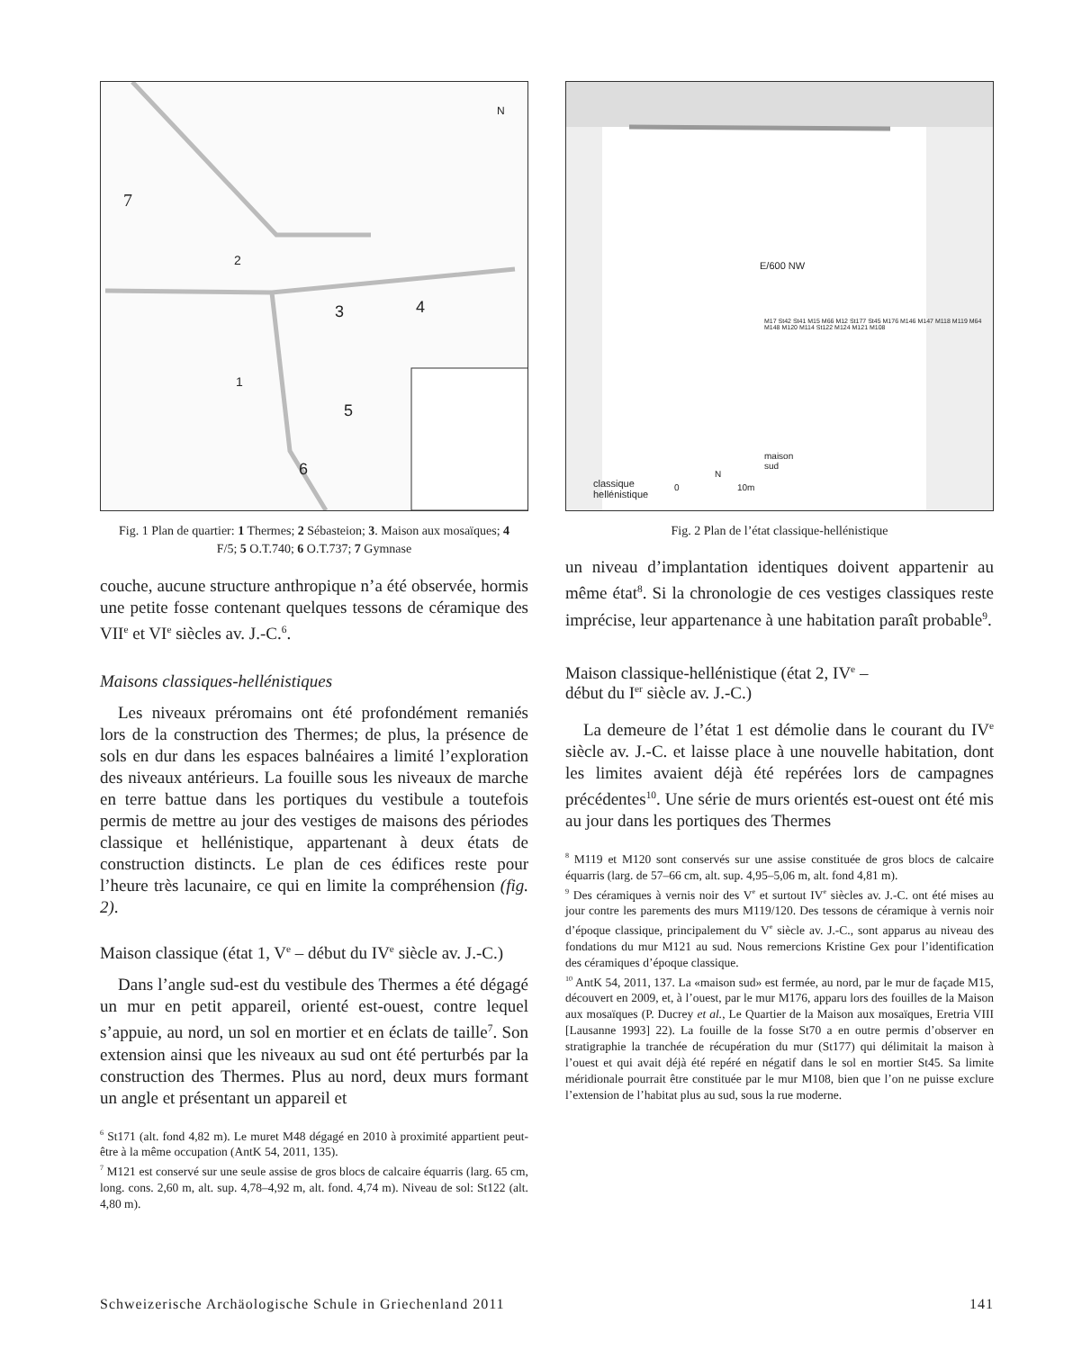7
2
3 4
1
5
6
N
Fig. 1 Plan de quartier: 1 Thermes; 2 Sébasteion; 3. Maison aux mosaïques; 4 F/5; 5 O.T.740; 6 O.T.737; 7 Gymnase
couche, aucune structure anthropique n’a été observée, hormis une petite fosse contenant quelques tessons de céramique des VII<sup>e</sup> et VI<sup>e</sup> siècles av. J.-C.<sup>6</sup>.
Maisons classiques-hellénistiques
Les niveaux préromains ont été profondément remaniés lors de la construction des Thermes; de plus, la présence de sols en dur dans les espaces balnéaires a limité l’exploration des niveaux antérieurs. La fouille sous les niveaux de marche en terre battue dans les portiques du vestibule a toutefois permis de mettre au jour des vestiges de maisons des périodes classique et hellénistique, appartenant à deux états de construction distincts. Le plan de ces édifices reste pour l’heure très lacunaire, ce qui en limite la compréhension (fig. 2).
Maison classique (état 1, V<sup>e</sup> – début du IV<sup>e</sup> siècle av. J.-C.)
Dans l’angle sud-est du vestibule des Thermes a été dégagé un mur en petit appareil, orienté est-ouest, contre lequel s’appuie, au nord, un sol en mortier et en éclats de taille<sup>7</sup>. Son extension ainsi que les niveaux au sud ont été perturbés par la construction des Thermes. Plus au nord, deux murs formant un angle et présentant un appareil et
<sup>6</sup> St171 (alt. fond 4,82 m). Le muret M48 dégagé en 2010 à proximité appartient peut-être à la même occupation (AntK 54, 2011, 135).
<sup>7</sup> M121 est conservé sur une seule assise de gros blocs de calcaire équarris (larg. 65 cm, long. cons. 2,60 m, alt. sup. 4,78–4,92 m, alt. fond. 4,74 m). Niveau de sol: St122 (alt. 4,80 m).
E/600 NW
maison
sud
classique
hellénistique
0 10m
N
M17 St42 St41 M15 M66 M12 St177 St45 M176 M146 M147 M118 M119 M64 M148 M120 M114 St122 M124 M121 M108
Fig. 2 Plan de l’état classique-hellénistique
un niveau d’implantation identiques doivent appartenir au même état<sup>8</sup>. Si la chronologie de ces vestiges classiques reste imprécise, leur appartenance à une habitation paraît probable<sup>9</sup>.
Maison classique-hellénistique (état 2, IV<sup>e</sup> –
début du I<sup>er</sup> siècle av. J.-C.)
La demeure de l’état 1 est démolie dans le courant du IV<sup>e</sup> siècle av. J.-C. et laisse place à une nouvelle habitation, dont les limites avaient déjà été repérées lors de campagnes précédentes<sup>10</sup>. Une série de murs orientés est-ouest ont été mis au jour dans les portiques des Thermes
<sup>8</sup> M119 et M120 sont conservés sur une assise constituée de gros blocs de calcaire équarris (larg. de 57–66 cm, alt. sup. 4,95–5,06 m, alt. fond 4,81 m).
<sup>9</sup> Des céramiques à vernis noir des V<sup>e</sup> et surtout IV<sup>e</sup> siècles av. J.-C. ont été mises au jour contre les parements des murs M119/120. Des tessons de céramique à vernis noir d’époque classique, principalement du V<sup>e</sup> siècle av. J.-C., sont apparus au niveau des fondations du mur M121 au sud. Nous remercions Kristine Gex pour l’identification des céramiques d’époque classique.
<sup>10</sup> AntK 54, 2011, 137. La «maison sud» est fermée, au nord, par le mur de façade M15, découvert en 2009, et, à l’ouest, par le mur M176, apparu lors des fouilles de la Maison aux mosaïques (P. Ducrey et al., Le Quartier de la Maison aux mosaïques, Eretria VIII [Lausanne 1993] 22). La fouille de la fosse St70 a en outre permis d’observer en stratigraphie la tranchée de récupération du mur (St177) qui délimitait la maison à l’ouest et qui avait déjà été repéré en négatif dans le sol en mortier St45. Sa limite méridionale pourrait être constituée par le mur M108, bien que l’on ne puisse exclure l’extension de l’habitat plus au sud, sous la rue moderne.
Schweizerische Archäologische Schule in Griechenland 2011 141